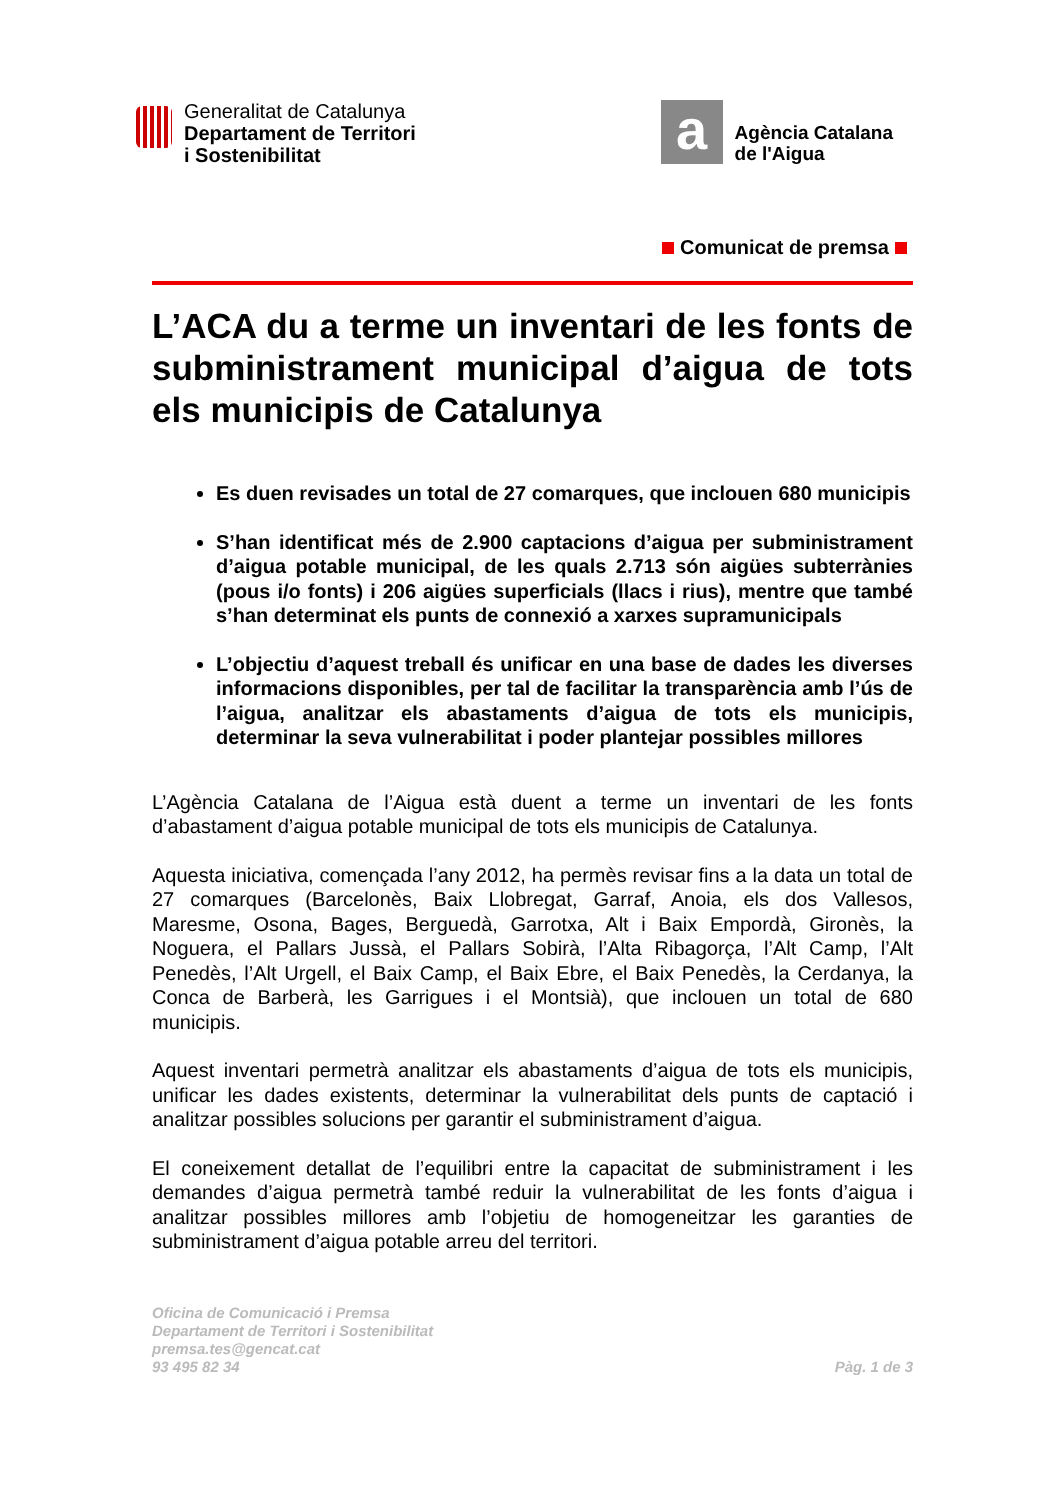Generalitat de Catalunya
Departament de Territori
i Sostenibilitat
a
Agència Catalana
de l'Aigua
Comunicat de premsa
L’ACA du a terme un inventari de les fonts de subministrament municipal d’aigua de tots els municipis de Catalunya
Es duen revisades un total de 27 comarques, que inclouen 680 municipis
S’han identificat més de 2.900 captacions d’aigua per subministrament d’aigua potable municipal, de les quals 2.713 són aigües subterrànies (pous i/o fonts) i 206 aigües superficials (llacs i rius), mentre que també s’han determinat els punts de connexió a xarxes supramunicipals
L’objectiu d’aquest treball és unificar en una base de dades les diverses informacions disponibles, per tal de facilitar la transparència amb l’ús de l’aigua, analitzar els abastaments d’aigua de tots els municipis, determinar la seva vulnerabilitat i poder plantejar possibles millores
L’Agència Catalana de l’Aigua està duent a terme un inventari de les fonts d’abastament d’aigua potable municipal de tots els municipis de Catalunya.
Aquesta iniciativa, començada l’any 2012, ha permès revisar fins a la data un total de 27 comarques (Barcelonès, Baix Llobregat, Garraf, Anoia, els dos Vallesos, Maresme, Osona, Bages, Berguedà, Garrotxa, Alt i Baix Empordà, Gironès, la Noguera, el Pallars Jussà, el Pallars Sobirà, l’Alta Ribagorça, l’Alt Camp, l’Alt Penedès, l’Alt Urgell, el Baix Camp, el Baix Ebre, el Baix Penedès, la Cerdanya, la Conca de Barberà, les Garrigues i el Montsià), que inclouen un total de 680 municipis.
Aquest inventari permetrà analitzar els abastaments d’aigua de tots els municipis, unificar les dades existents, determinar la vulnerabilitat dels punts de captació i analitzar possibles solucions per garantir el subministrament d’aigua.
El coneixement detallat de l’equilibri entre la capacitat de subministrament i les demandes d’aigua permetrà també reduir la vulnerabilitat de les fonts d’aigua i analitzar possibles millores amb l’objetiu de homogeneitzar les garanties de subministrament d’aigua potable arreu del territori.
Oficina de Comunicació i Premsa
Departament de Territori i Sostenibilitat
premsa.tes@gencat.cat
93 495 82 34
Pàg. 1 de 3